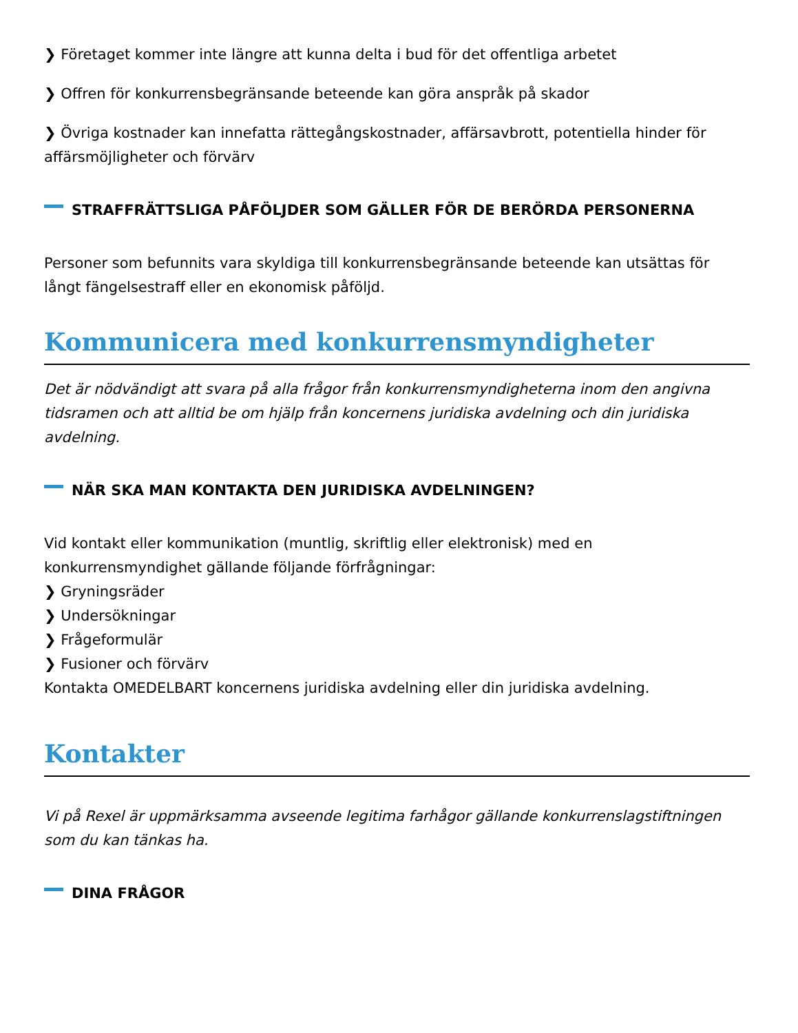❯ Företaget kommer inte längre att kunna delta i bud för det offentliga arbetet
❯ Offren för konkurrensbegränsande beteende kan göra anspråk på skador
❯ Övriga kostnader kan innefatta rättegångskostnader, affärsavbrott, potentiella hinder för affärsmöjligheter och förvärv
STRAFFRÄTTSLIGA PÅFÖLJDER SOM GÄLLER FÖR DE BERÖRDA PERSONERNA
Personer som befunnits vara skyldiga till konkurrensbegränsande beteende kan utsättas för långt fängelsestraff eller en ekonomisk påföljd.
Kommunicera med konkurrensmyndigheter
Det är nödvändigt att svara på alla frågor från konkurrensmyndigheterna inom den angivna tidsramen och att alltid be om hjälp från koncernens juridiska avdelning och din juridiska avdelning.
NÄR SKA MAN KONTAKTA DEN JURIDISKA AVDELNINGEN?
Vid kontakt eller kommunikation (muntlig, skriftlig eller elektronisk) med en konkurrensmyndighet gällande följande förfrågningar:
❯ Gryningsräder
❯ Undersökningar
❯ Frågeformulär
❯ Fusioner och förvärv
Kontakta OMEDELBART koncernens juridiska avdelning eller din juridiska avdelning.
Kontakter
Vi på Rexel är uppmärksamma avseende legitima farhågor gällande konkurrenslagstiftningen som du kan tänkas ha.
DINA FRÅGOR